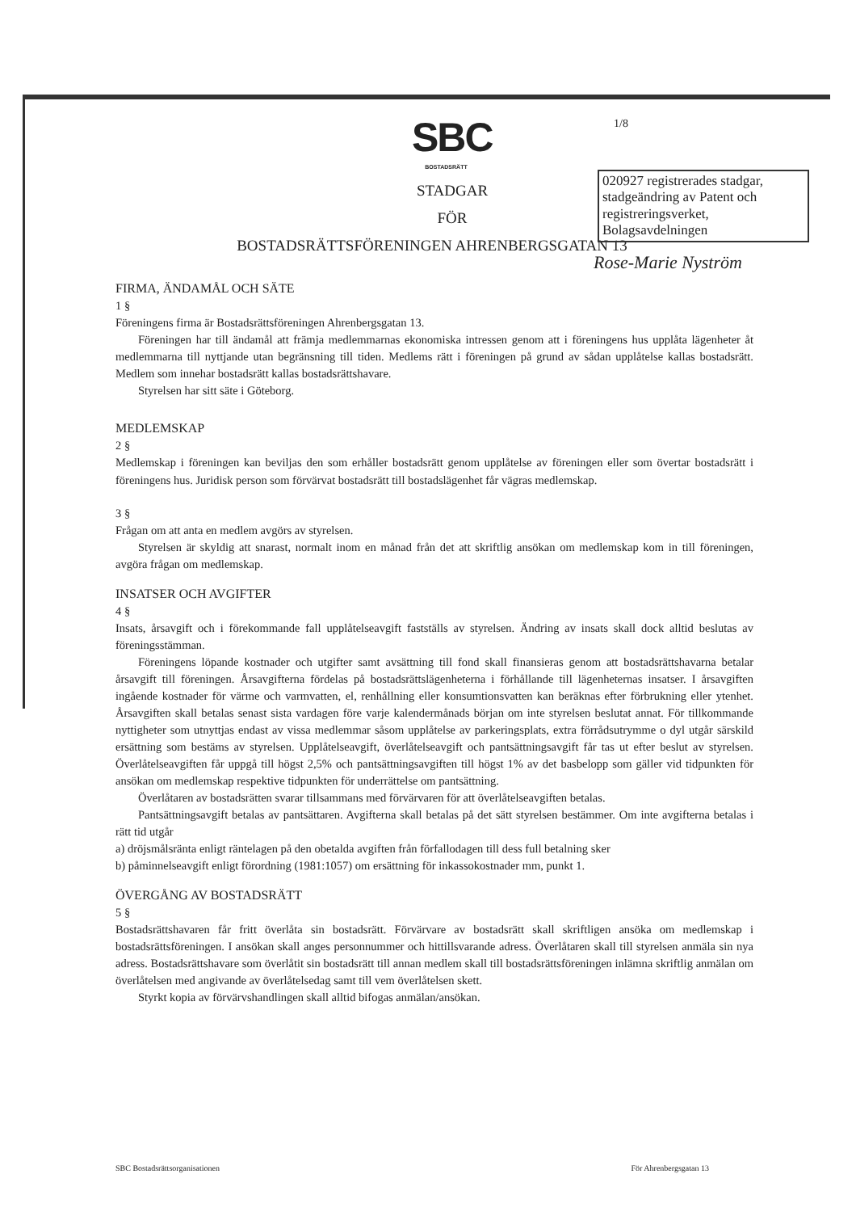SBC
BOSTADSRÄTT
1/8
020927 registrerades stadgar, stadgeändring av Patent och registreringsverket, Bolagsavdelningen
Rose-Marie Nyström
STADGAR
FÖR
BOSTADSRÄTTSFÖRENINGEN AHRENBERGSGATAN 13
FIRMA, ÄNDAMÅL OCH SÄTE
1 §
Föreningens firma är Bostadsrättsföreningen Ahrenbergsgatan 13.
Föreningen har till ändamål att främja medlemmarnas ekonomiska intressen genom att i föreningens hus upplåta lägenheter åt medlemmarna till nyttjande utan begränsning till tiden. Medlems rätt i föreningen på grund av sådan upplåtelse kallas bostadsrätt. Medlem som innehar bostadsrätt kallas bostadsrättshavare.
Styrelsen har sitt säte i Göteborg.
MEDLEMSKAP
2 §
Medlemskap i föreningen kan beviljas den som erhåller bostadsrätt genom upplåtelse av föreningen eller som övertar bostadsrätt i föreningens hus. Juridisk person som förvärvat bostadsrätt till bostadslägenhet får vägras medlemskap.
3 §
Frågan om att anta en medlem avgörs av styrelsen.
Styrelsen är skyldig att snarast, normalt inom en månad från det att skriftlig ansökan om medlemskap kom in till föreningen, avgöra frågan om medlemskap.
INSATSER OCH AVGIFTER
4 §
Insats, årsavgift och i förekommande fall upplåtelseavgift fastställs av styrelsen. Ändring av insats skall dock alltid beslutas av föreningsstämman.
Föreningens löpande kostnader och utgifter samt avsättning till fond skall finansieras genom att bostadsrättshavarna betalar årsavgift till föreningen. Årsavgifterna fördelas på bostadsrättslägenheterna i förhållande till lägenheternas insatser. I årsavgiften ingående kostnader för värme och varmvatten, el, renhållning eller konsumtionsvatten kan beräknas efter förbrukning eller ytenhet. Årsavgiften skall betalas senast sista vardagen före varje kalendermånads början om inte styrelsen beslutat annat. För tillkommande nyttigheter som utnyttjas endast av vissa medlemmar såsom upplåtelse av parkeringsplats, extra förrådsutrymme o dyl utgår särskild ersättning som bestäms av styrelsen. Upplåtelseavgift, överlåtelseavgift och pantsättningsavgift får tas ut efter beslut av styrelsen. Överlåtelseavgiften får uppgå till högst 2,5% och pantsättningsavgiften till högst 1% av det basbelopp som gäller vid tidpunkten för ansökan om medlemskap respektive tidpunkten för underrättelse om pantsättning.
Överlåtaren av bostadsrätten svarar tillsammans med förvärvaren för att överlåtelseavgiften betalas.
Pantsättningsavgift betalas av pantsättaren. Avgifterna skall betalas på det sätt styrelsen bestämmer. Om inte avgifterna betalas i rätt tid utgår
a) dröjsmålsränta enligt räntelagen på den obetalda avgiften från förfallodagen till dess full betalning sker
b) påminnelseavgift enligt förordning (1981:1057) om ersättning för inkassokostnader mm, punkt 1.
ÖVERGÅNG AV BOSTADSRÄTT
5 §
Bostadsrättshavaren får fritt överlåta sin bostadsrätt. Förvärvare av bostadsrätt skall skriftligen ansöka om medlemskap i bostadsrättsföreningen. I ansökan skall anges personnummer och hittillsvarande adress. Överlåtaren skall till styrelsen anmäla sin nya adress. Bostadsrättshavare som överlåtit sin bostadsrätt till annan medlem skall till bostadsrättsföreningen inlämna skriftlig anmälan om överlåtelsen med angivande av överlåtelsedag samt till vem överlåtelsen skett.
Styrkt kopia av förvärvshandlingen skall alltid bifogas anmälan/ansökan.
SBC Bostadsrättsorganisationen För Ahrenbergsgatan 13